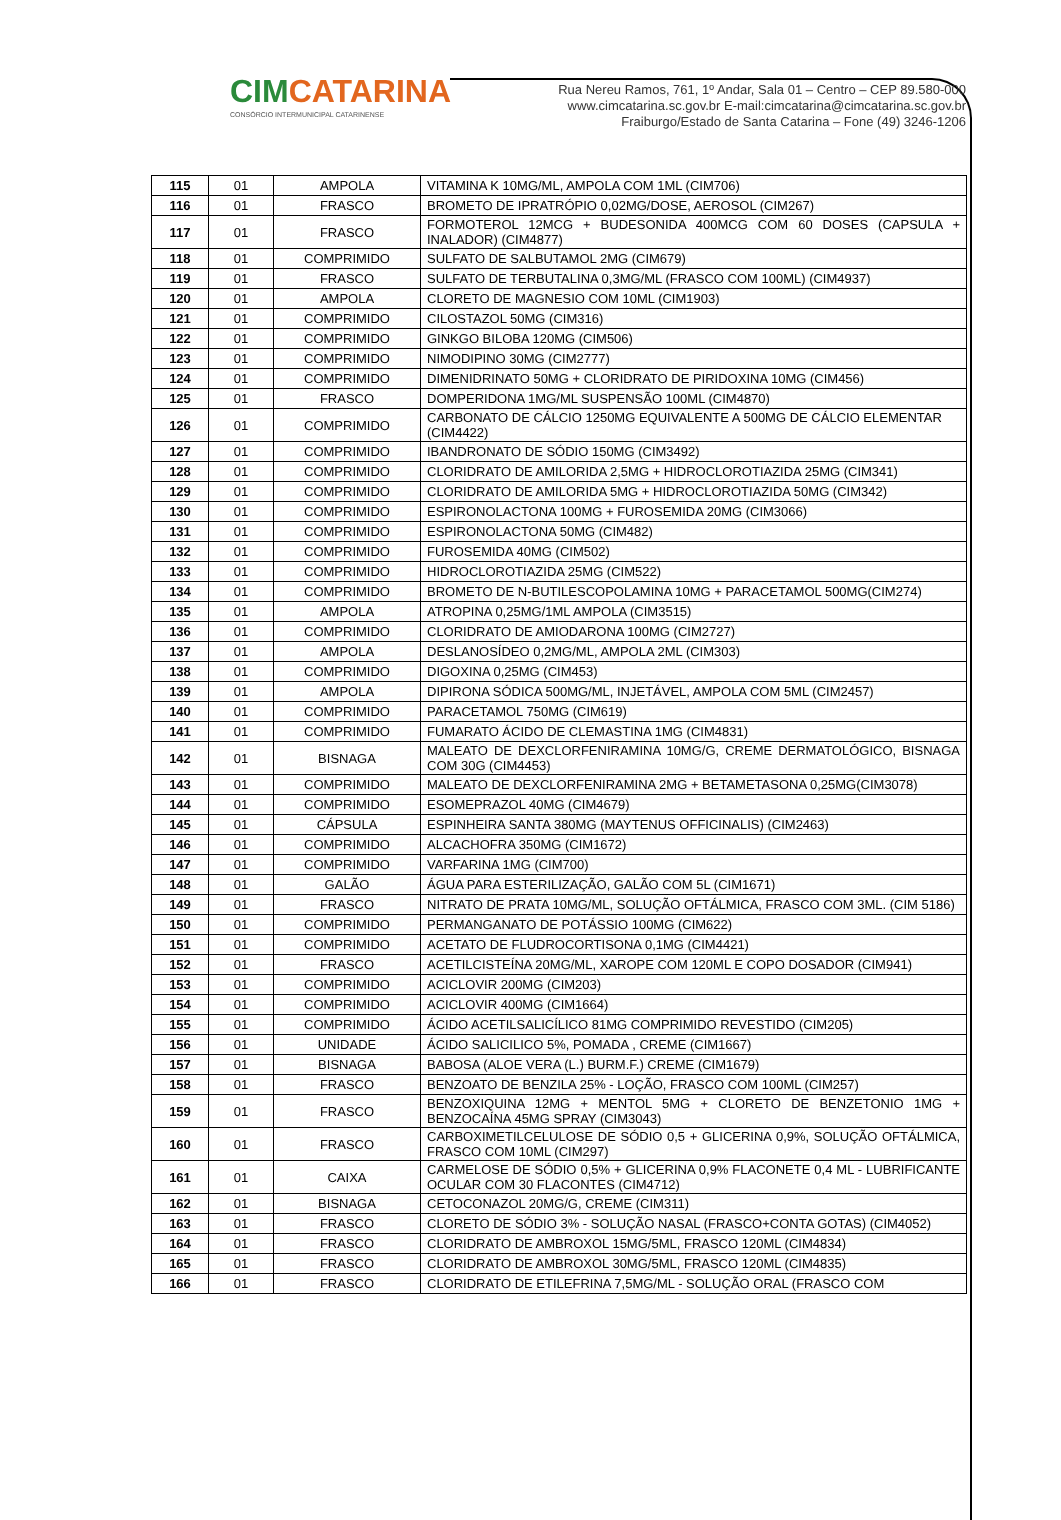CIMCATARINA
CONSÓRCIO INTERMUNICIPAL CATARINENSE
Rua Nereu Ramos, 761, 1º Andar, Sala 01 – Centro – CEP 89.580-000
www.cimcatarina.sc.gov.br E-mail:cimcatarina@cimcatarina.sc.gov.br
Fraiburgo/Estado de Santa Catarina – Fone (49) 3246-1206
| 115 | 01 | AMPOLA | VITAMINA K 10MG/ML, AMPOLA COM 1ML (CIM706) |
| 116 | 01 | FRASCO | BROMETO DE IPRATRÓPIO 0,02MG/DOSE, AEROSOL (CIM267) |
| 117 | 01 | FRASCO | FORMOTEROL 12MCG + BUDESONIDA 400MCG COM 60 DOSES (CAPSULA + INALADOR) (CIM4877) |
| 118 | 01 | COMPRIMIDO | SULFATO DE SALBUTAMOL 2MG (CIM679) |
| 119 | 01 | FRASCO | SULFATO DE TERBUTALINA 0,3MG/ML (FRASCO COM 100ML) (CIM4937) |
| 120 | 01 | AMPOLA | CLORETO DE MAGNESIO COM 10ML (CIM1903) |
| 121 | 01 | COMPRIMIDO | CILOSTAZOL 50MG (CIM316) |
| 122 | 01 | COMPRIMIDO | GINKGO BILOBA 120MG (CIM506) |
| 123 | 01 | COMPRIMIDO | NIMODIPINO 30MG (CIM2777) |
| 124 | 01 | COMPRIMIDO | DIMENIDRINATO 50MG + CLORIDRATO DE PIRIDOXINA 10MG (CIM456) |
| 125 | 01 | FRASCO | DOMPERIDONA 1MG/ML SUSPENSÃO 100ML (CIM4870) |
| 126 | 01 | COMPRIMIDO | CARBONATO DE CÁLCIO 1250MG EQUIVALENTE A 500MG DE CÁLCIO ELEMENTAR (CIM4422) |
| 127 | 01 | COMPRIMIDO | IBANDRONATO DE SÓDIO 150MG (CIM3492) |
| 128 | 01 | COMPRIMIDO | CLORIDRATO DE AMILORIDA 2,5MG + HIDROCLOROTIAZIDA 25MG (CIM341) |
| 129 | 01 | COMPRIMIDO | CLORIDRATO DE AMILORIDA 5MG + HIDROCLOROTIAZIDA 50MG (CIM342) |
| 130 | 01 | COMPRIMIDO | ESPIRONOLACTONA 100MG + FUROSEMIDA 20MG (CIM3066) |
| 131 | 01 | COMPRIMIDO | ESPIRONOLACTONA 50MG (CIM482) |
| 132 | 01 | COMPRIMIDO | FUROSEMIDA 40MG (CIM502) |
| 133 | 01 | COMPRIMIDO | HIDROCLOROTIAZIDA 25MG (CIM522) |
| 134 | 01 | COMPRIMIDO | BROMETO DE N-BUTILESCOPOLAMINA 10MG + PARACETAMOL 500MG(CIM274) |
| 135 | 01 | AMPOLA | ATROPINA 0,25MG/1ML AMPOLA (CIM3515) |
| 136 | 01 | COMPRIMIDO | CLORIDRATO DE AMIODARONA 100MG (CIM2727) |
| 137 | 01 | AMPOLA | DESLANOSÍDEO 0,2MG/ML, AMPOLA 2ML (CIM303) |
| 138 | 01 | COMPRIMIDO | DIGOXINA 0,25MG (CIM453) |
| 139 | 01 | AMPOLA | DIPIRONA SÓDICA 500MG/ML, INJETÁVEL, AMPOLA COM 5ML (CIM2457) |
| 140 | 01 | COMPRIMIDO | PARACETAMOL 750MG (CIM619) |
| 141 | 01 | COMPRIMIDO | FUMARATO ÁCIDO DE CLEMASTINA 1MG (CIM4831) |
| 142 | 01 | BISNAGA | MALEATO DE DEXCLORFENIRAMINA 10MG/G, CREME DERMATOLÓGICO, BISNAGA COM 30G (CIM4453) |
| 143 | 01 | COMPRIMIDO | MALEATO DE DEXCLORFENIRAMINA 2MG + BETAMETASONA 0,25MG(CIM3078) |
| 144 | 01 | COMPRIMIDO | ESOMEPRAZOL 40MG (CIM4679) |
| 145 | 01 | CÁPSULA | ESPINHEIRA SANTA 380MG (MAYTENUS OFFICINALIS) (CIM2463) |
| 146 | 01 | COMPRIMIDO | ALCACHOFRA 350MG (CIM1672) |
| 147 | 01 | COMPRIMIDO | VARFARINA 1MG (CIM700) |
| 148 | 01 | GALÃO | ÁGUA PARA ESTERILIZAÇÃO, GALÃO COM 5L (CIM1671) |
| 149 | 01 | FRASCO | NITRATO DE PRATA 10MG/ML, SOLUÇÃO OFTÁLMICA, FRASCO COM 3ML. (CIM 5186) |
| 150 | 01 | COMPRIMIDO | PERMANGANATO DE POTÁSSIO 100MG (CIM622) |
| 151 | 01 | COMPRIMIDO | ACETATO DE FLUDROCORTISONA 0,1MG (CIM4421) |
| 152 | 01 | FRASCO | ACETILCISTEÍNA 20MG/ML, XAROPE COM 120ML E COPO DOSADOR (CIM941) |
| 153 | 01 | COMPRIMIDO | ACICLOVIR 200MG (CIM203) |
| 154 | 01 | COMPRIMIDO | ACICLOVIR 400MG (CIM1664) |
| 155 | 01 | COMPRIMIDO | ÁCIDO ACETILSALICÍLICO 81MG COMPRIMIDO REVESTIDO (CIM205) |
| 156 | 01 | UNIDADE | ÁCIDO SALICILICO 5%, POMADA , CREME (CIM1667) |
| 157 | 01 | BISNAGA | BABOSA (ALOE VERA (L.) BURM.F.) CREME (CIM1679) |
| 158 | 01 | FRASCO | BENZOATO DE BENZILA 25% - LOÇÃO, FRASCO COM 100ML (CIM257) |
| 159 | 01 | FRASCO | BENZOXIQUINA 12MG + MENTOL 5MG + CLORETO DE BENZETONIO 1MG + BENZOCAÍNA 45MG SPRAY (CIM3043) |
| 160 | 01 | FRASCO | CARBOXIMETILCELULOSE DE SÓDIO 0,5 + GLICERINA 0,9%, SOLUÇÃO OFTÁLMICA, FRASCO COM 10ML (CIM297) |
| 161 | 01 | CAIXA | CARMELOSE DE SÓDIO 0,5% + GLICERINA 0,9% FLACONETE 0,4 ML - LUBRIFICANTE OCULAR COM 30 FLACONTES (CIM4712) |
| 162 | 01 | BISNAGA | CETOCONAZOL 20MG/G, CREME (CIM311) |
| 163 | 01 | FRASCO | CLORETO DE SÓDIO 3% - SOLUÇÃO NASAL (FRASCO+CONTA GOTAS) (CIM4052) |
| 164 | 01 | FRASCO | CLORIDRATO DE AMBROXOL 15MG/5ML, FRASCO 120ML (CIM4834) |
| 165 | 01 | FRASCO | CLORIDRATO DE AMBROXOL 30MG/5ML, FRASCO 120ML (CIM4835) |
| 166 | 01 | FRASCO | CLORIDRATO DE ETILEFRINA 7,5MG/ML - SOLUÇÃO ORAL (FRASCO COM |